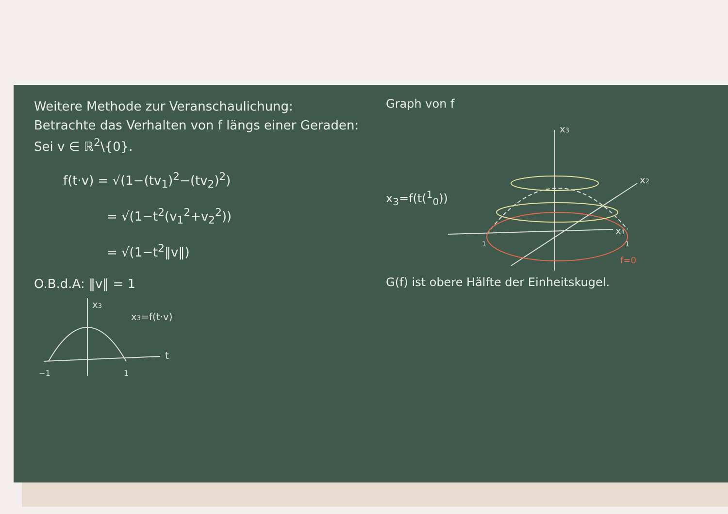Weitere Methode zur Veranschaulichung:
Betrachte das Verhalten von f längs einer Geraden: Sei v ∈ ℝ<sup>2</sup>\{0}.
f(t·v) = √(1−(tv<sub>1</sub>)<sup>2</sup>−(tv<sub>2</sub>)<sup>2</sup>)
= √(1−t<sup>2</sup>(v<sub>1</sub><sup>2</sup>+v<sub>2</sub><sup>2</sup>))
= √(1−t<sup>2</sup>‖v‖)
O.B.d.A: ‖v‖ = 1
x3
x3=f(t·v)
t
−1
1
Graph von f
x<sub>3</sub>=f(t(<sup>1</sup><sub>0</sub>))
x3
x2
x1
1
1
f=0
G(f) ist obere Hälfte der Einheitskugel.